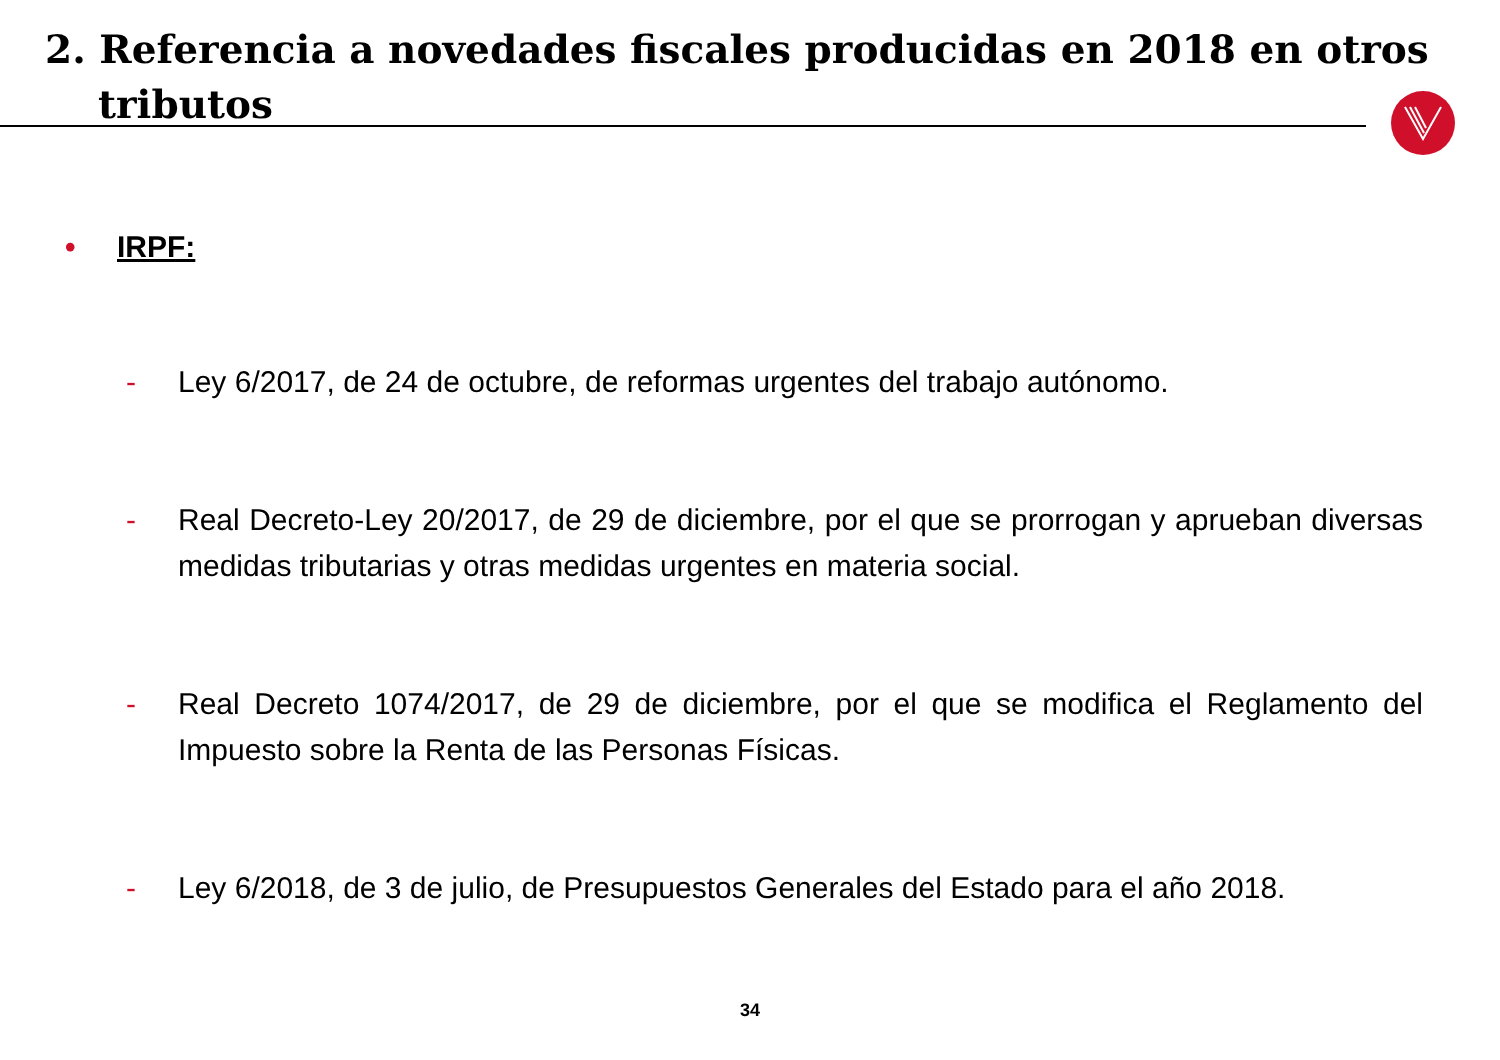2. Referencia a novedades fiscales producidas en 2018 en otros
tributos
• IRPF:
- Ley 6/2017, de 24 de octubre, de reformas urgentes del trabajo autónomo.
- Real Decreto-Ley 20/2017, de 29 de diciembre, por el que se prorrogan y aprueban diversas medidas tributarias y otras medidas urgentes en materia social.
- Real Decreto 1074/2017, de 29 de diciembre, por el que se modifica el Reglamento del Impuesto sobre la Renta de las Personas Físicas.
- Ley 6/2018, de 3 de julio, de Presupuestos Generales del Estado para el año 2018.
34